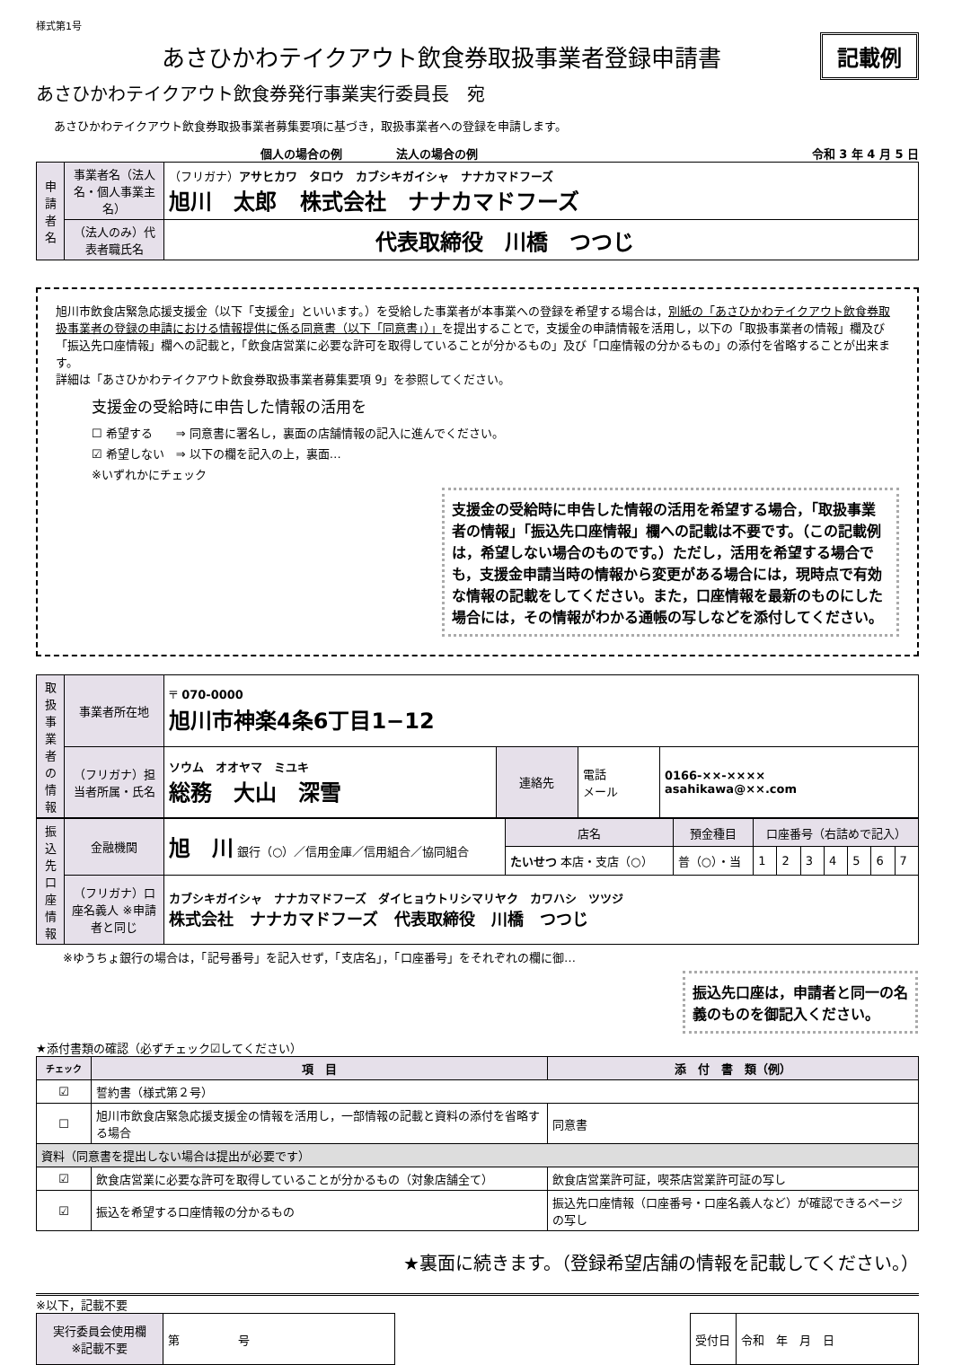様式第1号
あさひかわテイクアウト飲食券取扱事業者登録申請書
記載例
あさひかわテイクアウト飲食券発行事業実行委員長　宛
あさひかわテイクアウト飲食券取扱事業者募集要項に基づき，取扱事業者への登録を申請します。
個人の場合の例 法人の場合の例 令和 3 年 4 月 5 日
| 申請者名 | 事業者名（法人名・個人事業主名） | （フリガナ） アサヒカワ タロウ カブシキガイシャ ナナカマドフーズ 旭川 太郎 株式会社 ナナカマドフーズ |
| | （法人のみ）代表者職氏名 | 代表取締役 川橋 つつじ |
旭川市飲食店緊急応援支援金（以下「支援金」といいます。）を受給した事業者が本事業への登録を希望する場合は，別紙の「あさひかわテイクアウト飲食券取扱事業者の登録の申請における情報提供に係る同意書（以下「同意書」）」を提出することで，支援金の申請情報を活用し，以下の「取扱事業者の情報」欄及び「振込先口座情報」欄への記載と，「飲食店営業に必要な許可を取得していることが分かるもの」及び「口座情報の分かるもの」の添付を省略することが出来ます。
詳細は「あさひかわテイクアウト飲食券取扱事業者募集要項 9」を参照してください。
支援金の受給時に申告した情報の活用を
☐ 希望する　　⇒ 同意書に署名し，裏面の店舗情報の記入に進んでください。
☑ 希望しない　⇒ 以下の欄を記入の上，裏面…
※いずれかにチェック
支援金の受給時に申告した情報の活用を希望する場合，「取扱事業者の情報」「振込先口座情報」欄への記載は不要です。（この記載例は，希望しない場合のものです。）ただし，活用を希望する場合でも，支援金申請当時の情報から変更がある場合には，現時点で有効な情報の記載をしてください。また，口座情報を最新のものにした場合には，その情報がわかる通帳の写しなどを添付してください。
| 取扱事業者の情報 | 事業者所在地 | 〒 070-0000 旭川市神楽4条6丁目1−12 | | | |
| | （フリガナ）担当者所属・氏名 | ソウム オオヤマ ミユキ 総務 大山 深雪 | 連絡先 | 電話 メール | 0166-××-×××× asahikawa@××.com |
| 振込先口座情報 | 金融機関 | 旭 川 銀行（○）／信用金庫／信用組合／協同組合 | 店名 | 預金種目 | 口座番号（右詰めで記入） | | | | | | |
| | | | たいせつ 本店・支店（○） | 普（○）・当 | 1 | 2 | 3 | 4 | 5 | 6 | 7 |
| | （フリガナ）口座名義人 ※申請者と同じ | カブシキガイシャ ナナカマドフーズ ダイヒョウトリシマリヤク カワハシ ツツジ 株式会社 ナナカマドフーズ 代表取締役 川橋 つつじ | | | | | | | | | |
※ゆうちょ銀行の場合は，「記号番号」を記入せず，「支店名」，「口座番号」をそれぞれの欄に御…
振込先口座は，申請者と同一の名義のものを御記入ください。
★添付書類の確認（必ずチェック☑してください）
| チェック | 項 目 | 添 付 書 類（例） |
| --- | --- | --- |
| ☑ | 誓約書（様式第２号） | |
| ☐ | 旭川市飲食店緊急応援支援金の情報を活用し，一部情報の記載と資料の添付を省略する場合 | 同意書 |
| 資料（同意書を提出しない場合は提出が必要です） | | |
| ☑ | 飲食店営業に必要な許可を取得していることが分かるもの（対象店舗全て） | 飲食店営業許可証，喫茶店営業許可証の写し |
| ☑ | 振込を希望する口座情報の分かるもの | 振込先口座情報（口座番号・口座名義人など）が確認できるページの写し |
★裏面に続きます。（登録希望店舗の情報を記載してください。）
※以下，記載不要
| 実行委員会使用欄 ※記載不要 | 第 号 |
| 受付日 | 令和 年 月 日 |